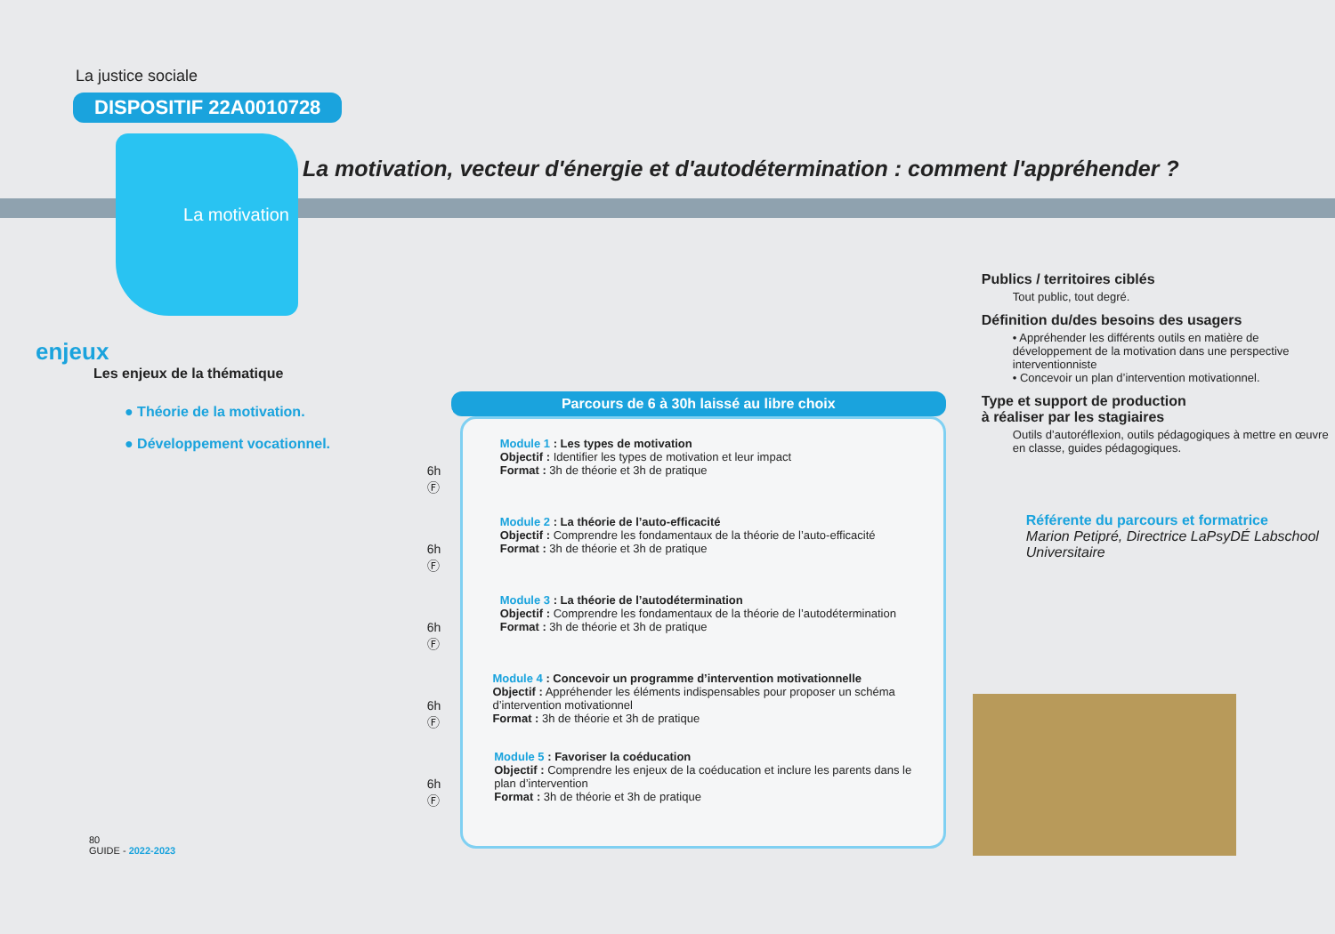La motivation, vecteur d'énergie et d'autodétermination : comment l'appréhender ?
La justice sociale
DISPOSITIF 22A0010728
La motivation
enjeux
Les enjeux de la thématique
● Théorie de la motivation.
● Développement vocationnel.
80
GUIDE - 2022-2023
Parcours de 6 à 30h laissé au libre choix
6h
Ⓕ
Module 1 : Les types de motivation
Objectif : Identifier les types de motivation et leur impact
Format : 3h de théorie et 3h de pratique
6h
Ⓕ
Module 2 : La théorie de l’auto-efficacité
Objectif : Comprendre les fondamentaux de la théorie de l’auto-efficacité
Format : 3h de théorie et 3h de pratique
6h
Ⓕ
Module 3 : La théorie de l’autodétermination
Objectif : Comprendre les fondamentaux de la théorie de l’autodétermination
Format : 3h de théorie et 3h de pratique
6h
Ⓕ
Module 4 : Concevoir un programme d’intervention motivationnelle
Objectif : Appréhender les éléments indispensables pour proposer un schéma d’intervention motivationnel
Format : 3h de théorie et 3h de pratique
6h
Ⓕ
Module 5 : Favoriser la coéducation
Objectif : Comprendre les enjeux de la coéducation et inclure les parents dans le plan d’intervention
Format : 3h de théorie et 3h de pratique
Publics / territoires ciblés
Tout public, tout degré.
Définition du/des besoins des usagers
• Appréhender les différents outils en matière de développement de la motivation dans une perspective interventionniste
• Concevoir un plan d’intervention motivationnel.
Type et support de production
à réaliser par les stagiaires
Outils d’autoréflexion, outils pédagogiques à mettre en œuvre en classe, guides pédagogiques.
Référente du parcours et formatrice
Marion Petipré, Directrice LaPsyDÉ Labschool Universitaire